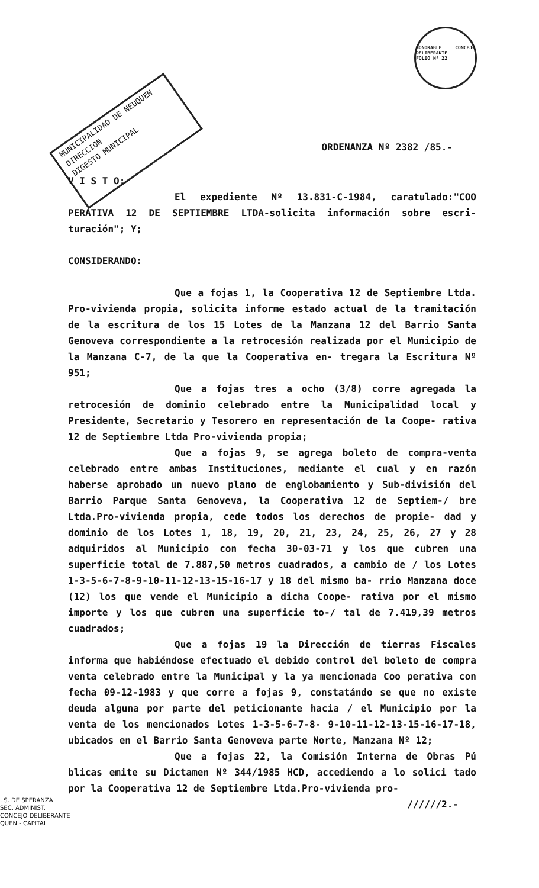HONORABLE CONCEJO DELIBERANTE
FOLIO Nº 22
MUNICIPALIDAD DE NEUQUEN
DIRECCION
DIGESTO MUNICIPAL
ORDENANZA Nº 2382 /85.-
V I S T O:
El expediente Nº 13.831-C-1984, caratulado:"COO PERATIVA 12 DE SEPTIEMBRE LTDA-solicita información sobre escri- turación"; Y;
CONSIDERANDO:
Que a fojas 1, la Cooperativa 12 de Septiembre Ltda. Pro-vivienda propia, solicita informe estado actual de la tramitación de la escritura de los 15 Lotes de la Manzana 12 del Barrio Santa Genoveva correspondiente a la retrocesión realizada por el Municipio de la Manzana C-7, de la que la Cooperativa en- tregara la Escritura Nº 951;
Que a fojas tres a ocho (3/8) corre agregada la retrocesión de dominio celebrado entre la Municipalidad local y Presidente, Secretario y Tesorero en representación de la Coope- rativa 12 de Septiembre Ltda Pro-vivienda propia;
Que a fojas 9, se agrega boleto de compra-venta celebrado entre ambas Instituciones, mediante el cual y en razón haberse aprobado un nuevo plano de englobamiento y Sub-división del Barrio Parque Santa Genoveva, la Cooperativa 12 de Septiem-/ bre Ltda.Pro-vivienda propia, cede todos los derechos de propie- dad y dominio de los Lotes 1, 18, 19, 20, 21, 23, 24, 25, 26, 27 y 28 adquiridos al Municipio con fecha 30-03-71 y los que cubren una superficie total de 7.887,50 metros cuadrados, a cambio de / los Lotes 1-3-5-6-7-8-9-10-11-12-13-15-16-17 y 18 del mismo ba- rrio Manzana doce (12) los que vende el Municipio a dicha Coope- rativa por el mismo importe y los que cubren una superficie to-/ tal de 7.419,39 metros cuadrados;
Que a fojas 19 la Dirección de tierras Fiscales informa que habiéndose efectuado el debido control del boleto de compra venta celebrado entre la Municipal y la ya mencionada Coo perativa con fecha 09-12-1983 y que corre a fojas 9, constatándo se que no existe deuda alguna por parte del peticionante hacia / el Municipio por la venta de los mencionados Lotes 1-3-5-6-7-8- 9-10-11-12-13-15-16-17-18, ubicados en el Barrio Santa Genoveva parte Norte, Manzana Nº 12;
Que a fojas 22, la Comisión Interna de Obras Pú blicas emite su Dictamen Nº 344/1985 HCD, accediendo a lo solici tado por la Cooperativa 12 de Septiembre Ltda.Pro-vivienda pro-
//////2.-
. S. DE SPERANZA
SEC. ADMINIST.
CONCEJO DELIBERANTE
QUEN - CAPITAL